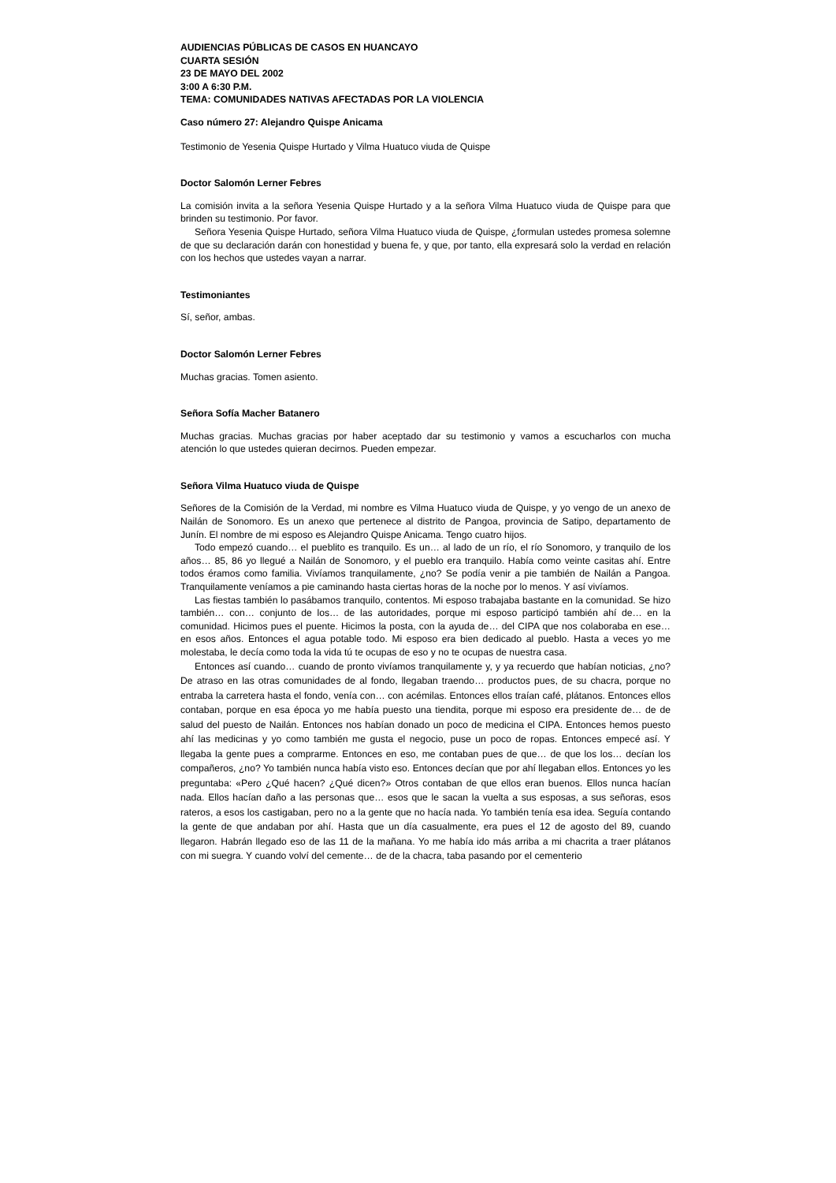AUDIENCIAS PÚBLICAS DE CASOS EN HUANCAYO
CUARTA SESIÓN
23 DE MAYO DEL 2002
3:00 A 6:30 P.M.
TEMA: COMUNIDADES NATIVAS AFECTADAS POR LA VIOLENCIA
Caso número 27: Alejandro Quispe Anicama
Testimonio de Yesenia Quispe Hurtado y Vilma Huatuco viuda de Quispe
Doctor Salomón Lerner Febres
La comisión invita a la señora Yesenia Quispe Hurtado y a la señora Vilma Huatuco viuda de Quispe para que brinden su testimonio. Por favor.
Señora Yesenia Quispe Hurtado, señora Vilma Huatuco viuda de Quispe, ¿formulan ustedes promesa solemne de que su declaración darán con honestidad y buena fe, y que, por tanto, ella expresará solo la verdad en relación con los hechos que ustedes vayan a narrar.
Testimoniantes
Sí, señor, ambas.
Doctor Salomón Lerner Febres
Muchas gracias. Tomen asiento.
Señora Sofía Macher Batanero
Muchas gracias. Muchas gracias por haber aceptado dar su testimonio y vamos a escucharlos con mucha atención lo que ustedes quieran decirnos. Pueden empezar.
Señora Vilma Huatuco viuda de Quispe
Señores de la Comisión de la Verdad, mi nombre es Vilma Huatuco viuda de Quispe, y yo vengo de un anexo de Nailán de Sonomoro. Es un anexo que pertenece al distrito de Pangoa, provincia de Satipo, departamento de Junín. El nombre de mi esposo es Alejandro Quispe Anicama. Tengo cuatro hijos.
Todo empezó cuando… el pueblito es tranquilo. Es un… al lado de un río, el río Sonomoro, y tranquilo de los años… 85, 86 yo llegué a Nailán de Sonomoro, y el pueblo era tranquilo. Había como veinte casitas ahí. Entre todos éramos como familia. Vivíamos tranquilamente, ¿no? Se podía venir a pie también de Nailán a Pangoa. Tranquilamente veníamos a pie caminando hasta ciertas horas de la noche por lo menos. Y así vivíamos.
Las fiestas también lo pasábamos tranquilo, contentos. Mi esposo trabajaba bastante en la comunidad. Se hizo también… con… conjunto de los… de las autoridades, porque mi esposo participó también ahí de… en la comunidad. Hicimos pues el puente. Hicimos la posta, con la ayuda de… del CIPA que nos colaboraba en ese… en esos años. Entonces el agua potable todo. Mi esposo era bien dedicado al pueblo. Hasta a veces yo me molestaba, le decía como toda la vida tú te ocupas de eso y no te ocupas de nuestra casa.
Entonces así cuando… cuando de pronto vivíamos tranquilamente y, y ya recuerdo que habían noticias, ¿no? De atraso en las otras comunidades de al fondo, llegaban traendo… productos pues, de su chacra, porque no entraba la carretera hasta el fondo, venía con… con acémilas. Entonces ellos traían café, plátanos. Entonces ellos contaban, porque en esa época yo me había puesto una tiendita, porque mi esposo era presidente de… de de salud del puesto de Nailán. Entonces nos habían donado un poco de medicina el CIPA. Entonces hemos puesto ahí las medicinas y yo como también me gusta el negocio, puse un poco de ropas. Entonces empecé así. Y llegaba la gente pues a comprarme. Entonces en eso, me contaban pues de que… de que los los… decían los compañeros, ¿no? Yo también nunca había visto eso. Entonces decían que por ahí llegaban ellos. Entonces yo les preguntaba: «Pero ¿Qué hacen? ¿Qué dicen?» Otros contaban de que ellos eran buenos. Ellos nunca hacían nada. Ellos hacían daño a las personas que… esos que le sacan la vuelta a sus esposas, a sus señoras, esos rateros, a esos los castigaban, pero no a la gente que no hacía nada. Yo también tenía esa idea. Seguía contando la gente de que andaban por ahí. Hasta que un día casualmente, era pues el 12 de agosto del 89, cuando llegaron. Habrán llegado eso de las 11 de la mañana. Yo me había ido más arriba a mi chacrita a traer plátanos con mi suegra. Y cuando volví del cemente… de de la chacra, taba pasando por el cementerio